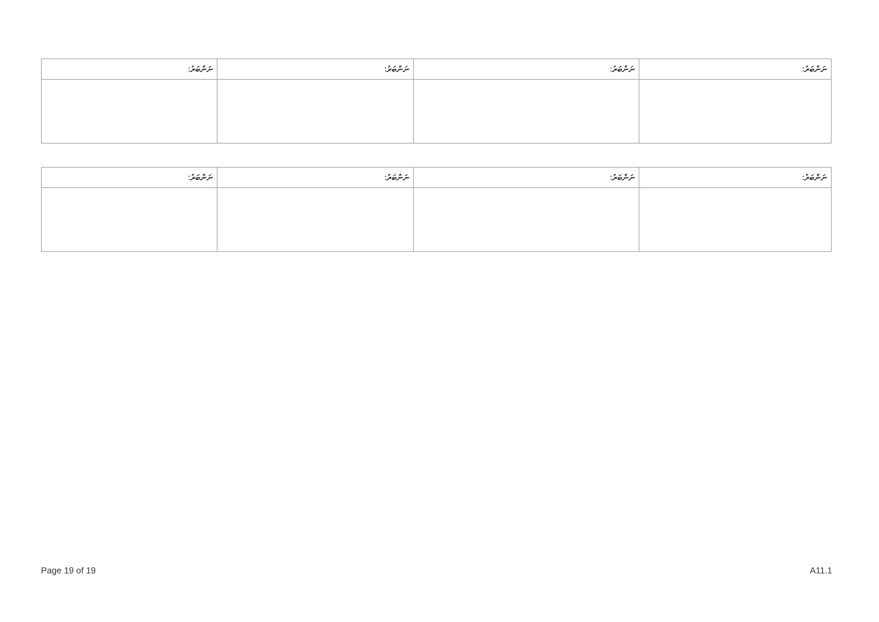| ނަންބަރު: | ނަންބަރު: | ނަންބަރު: | ނަންބަރު: |
| --- | --- | --- | --- |
| ނަންބަރު: | ނަންބަރު: | ނަންބަރު: | ނަންބަރު: |
| --- | --- | --- | --- |
Page 19 of 19 A11.1